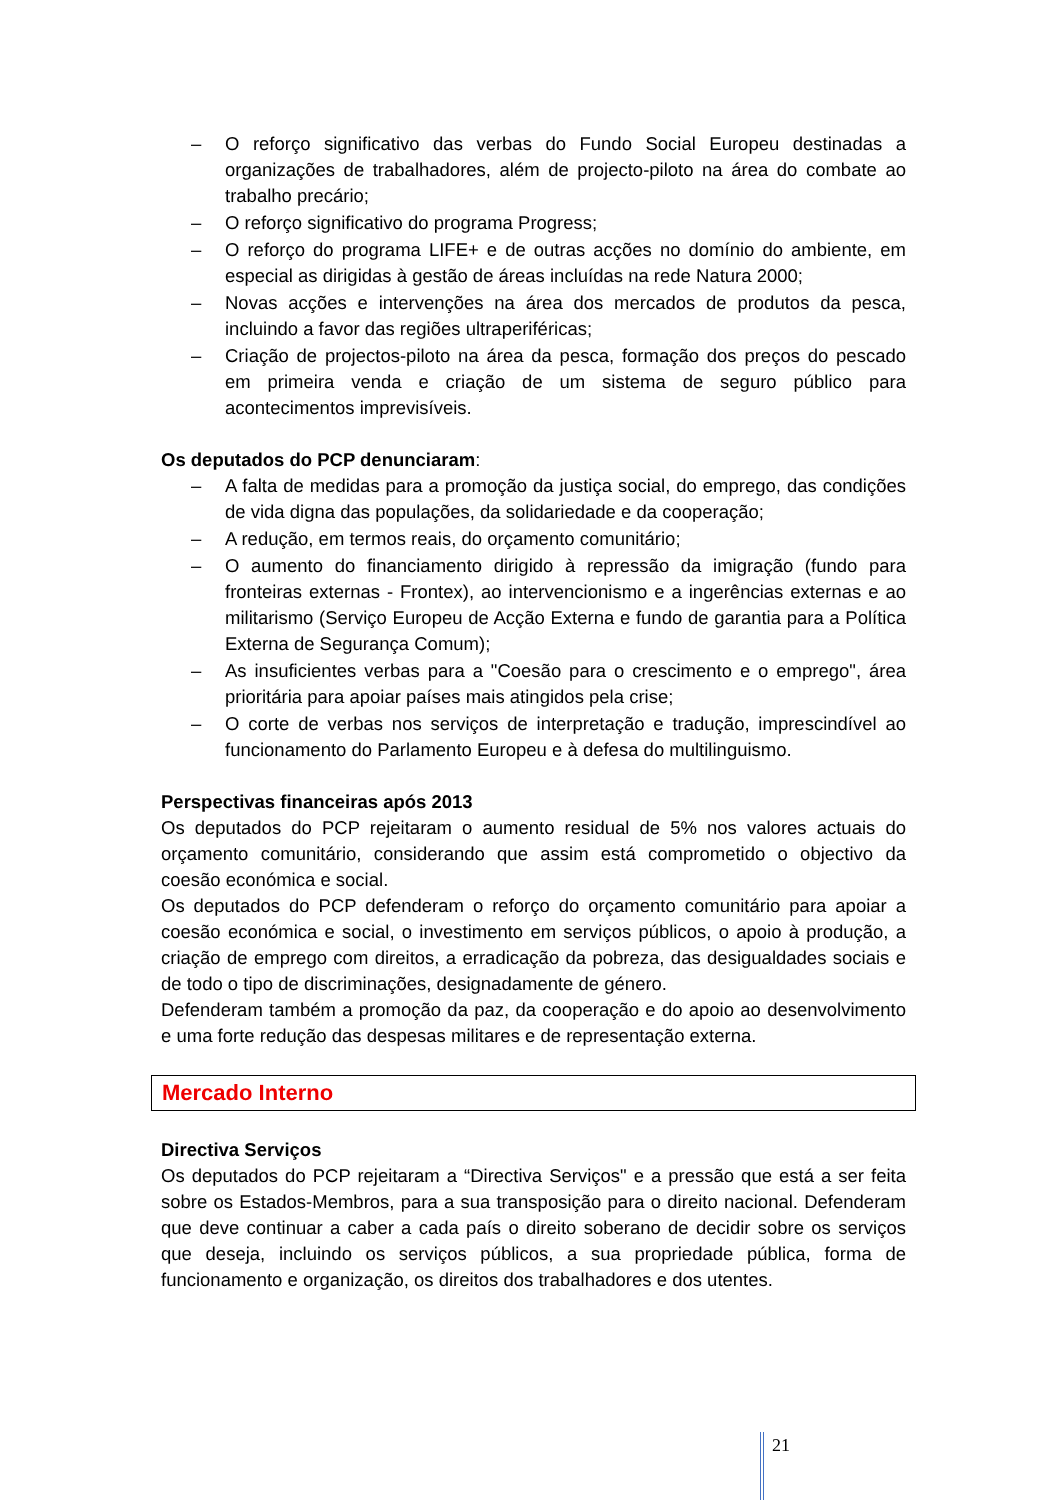– O reforço significativo das verbas do Fundo Social Europeu destinadas a organizações de trabalhadores, além de projecto-piloto na área do combate ao trabalho precário;
– O reforço significativo do programa Progress;
– O reforço do programa LIFE+ e de outras acções no domínio do ambiente, em especial as dirigidas à gestão de áreas incluídas na rede Natura 2000;
– Novas acções e intervenções na área dos mercados de produtos da pesca, incluindo a favor das regiões ultraperiféricas;
– Criação de projectos-piloto na área da pesca, formação dos preços do pescado em primeira venda e criação de um sistema de seguro público para acontecimentos imprevisíveis.
Os deputados do PCP denunciaram:
– A falta de medidas para a promoção da justiça social, do emprego, das condições de vida digna das populações, da solidariedade e da cooperação;
– A redução, em termos reais, do orçamento comunitário;
– O aumento do financiamento dirigido à repressão da imigração (fundo para fronteiras externas - Frontex), ao intervencionismo e a ingerências externas e ao militarismo (Serviço Europeu de Acção Externa e fundo de garantia para a Política Externa de Segurança Comum);
– As insuficientes verbas para a "Coesão para o crescimento e o emprego", área prioritária para apoiar países mais atingidos pela crise;
– O corte de verbas nos serviços de interpretação e tradução, imprescindível ao funcionamento do Parlamento Europeu e à defesa do multilinguismo.
Perspectivas financeiras após 2013
Os deputados do PCP rejeitaram o aumento residual de 5% nos valores actuais do orçamento comunitário, considerando que assim está comprometido o objectivo da coesão económica e social.
Os deputados do PCP defenderam o reforço do orçamento comunitário para apoiar a coesão económica e social, o investimento em serviços públicos, o apoio à produção, a criação de emprego com direitos, a erradicação da pobreza, das desigualdades sociais e de todo o tipo de discriminações, designadamente de género.
Defenderam também a promoção da paz, da cooperação e do apoio ao desenvolvimento e uma forte redução das despesas militares e de representação externa.
Mercado Interno
Directiva Serviços
Os deputados do PCP rejeitaram a “Directiva Serviços" e a pressão que está a ser feita sobre os Estados-Membros, para a sua transposição para o direito nacional. Defenderam que deve continuar a caber a cada país o direito soberano de decidir sobre os serviços que deseja, incluindo os serviços públicos, a sua propriedade pública, forma de funcionamento e organização, os direitos dos trabalhadores e dos utentes.
21